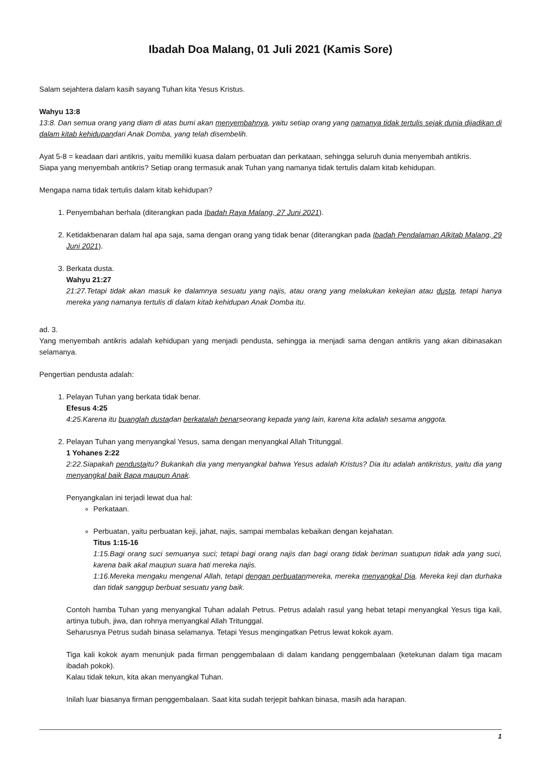Ibadah Doa Malang, 01 Juli 2021 (Kamis Sore)
Salam sejahtera dalam kasih sayang Tuhan kita Yesus Kristus.
Wahyu 13:8
13:8. Dan semua orang yang diam di atas bumi akan menyembahnya, yaitu setiap orang yang namanya tidak tertulis sejak dunia dijadikan di dalam kitab kehidupandari Anak Domba, yang telah disembelih.
Ayat 5-8 = keadaan dari antikris, yaitu memiliki kuasa dalam perbuatan dan perkataan, sehingga seluruh dunia menyembah antikris.
Siapa yang menyembah antikris? Setiap orang termasuk anak Tuhan yang namanya tidak tertulis dalam kitab kehidupan.
Mengapa nama tidak tertulis dalam kitab kehidupan?
1. Penyembahan berhala (diterangkan pada Ibadah Raya Malang, 27 Juni 2021).
2. Ketidakbenaran dalam hal apa saja, sama dengan orang yang tidak benar (diterangkan pada Ibadah Pendalaman Alkitab Malang, 29 Juni 2021).
3. Berkata dusta.
Wahyu 21:27
21:27.Tetapi tidak akan masuk ke dalamnya sesuatu yang najis, atau orang yang melakukan kekejian atau dusta, tetapi hanya mereka yang namanya tertulis di dalam kitab kehidupan Anak Domba itu.
ad. 3.
Yang menyembah antikris adalah kehidupan yang menjadi pendusta, sehingga ia menjadi sama dengan antikris yang akan dibinasakan selamanya.
Pengertian pendusta adalah:
1. Pelayan Tuhan yang berkata tidak benar.
Efesus 4:25
4:25.Karena itu buanglah dustadan berkatalah benarseorang kepada yang lain, karena kita adalah sesama anggota.
2. Pelayan Tuhan yang menyangkal Yesus, sama dengan menyangkal Allah Tritunggal.
1 Yohanes 2:22
2:22.Siapakah pendustaitu? Bukankah dia yang menyangkal bahwa Yesus adalah Kristus? Dia itu adalah antikristus, yaitu dia yang menyangkal baik Bapa maupun Anak.
Penyangkalan ini terjadi lewat dua hal:
Perkataan.
Perbuatan, yaitu perbuatan keji, jahat, najis, sampai membalas kebaikan dengan kejahatan.
Titus 1:15-16
1:15.Bagi orang suci semuanya suci; tetapi bagi orang najis dan bagi orang tidak beriman suatupun tidak ada yang suci, karena baik akal maupun suara hati mereka najis.
1:16.Mereka mengaku mengenal Allah, tetapi dengan perbuatanmereka, mereka menyangkal Dia. Mereka keji dan durhaka dan tidak sanggup berbuat sesuatu yang baik.
Contoh hamba Tuhan yang menyangkal Tuhan adalah Petrus. Petrus adalah rasul yang hebat tetapi menyangkal Yesus tiga kali, artinya tubuh, jiwa, dan rohnya menyangkal Allah Tritunggal.
Seharusnya Petrus sudah binasa selamanya. Tetapi Yesus mengingatkan Petrus lewat kokok ayam.
Tiga kali kokok ayam menunjuk pada firman penggembalaan di dalam kandang penggembalaan (ketekunan dalam tiga macam ibadah pokok).
Kalau tidak tekun, kita akan menyangkal Tuhan.
Inilah luar biasanya firman penggembalaan. Saat kita sudah terjepit bahkan binasa, masih ada harapan.
1